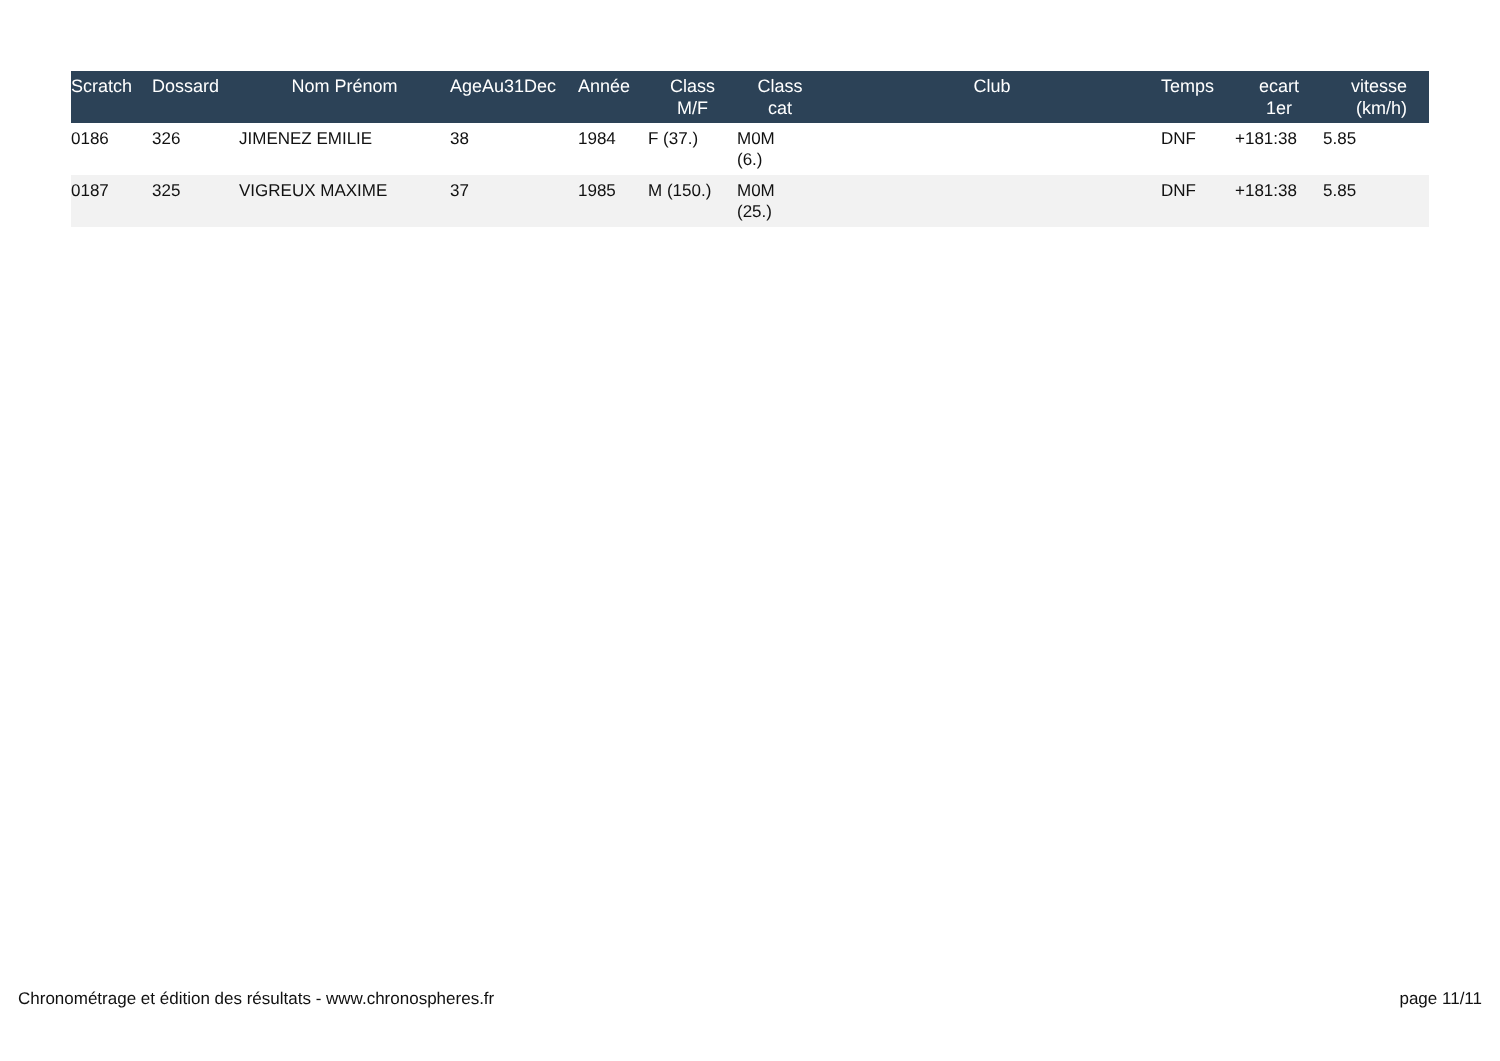| Scratch | Dossard | Nom Prénom | AgeAu31Dec | Année | Class M/F | Class cat | Club | Temps | ecart 1er | vitesse (km/h) |
| --- | --- | --- | --- | --- | --- | --- | --- | --- | --- | --- |
| 0186 | 326 | JIMENEZ EMILIE | 38 | 1984 | F (37.) | M0M (6.) | | DNF | +181:38 | 5.85 |
| 0187 | 325 | VIGREUX MAXIME | 37 | 1985 | M (150.) | M0M (25.) | | DNF | +181:38 | 5.85 |
Chronométrage et édition des résultats - www.chronospheres.fr page 11/11